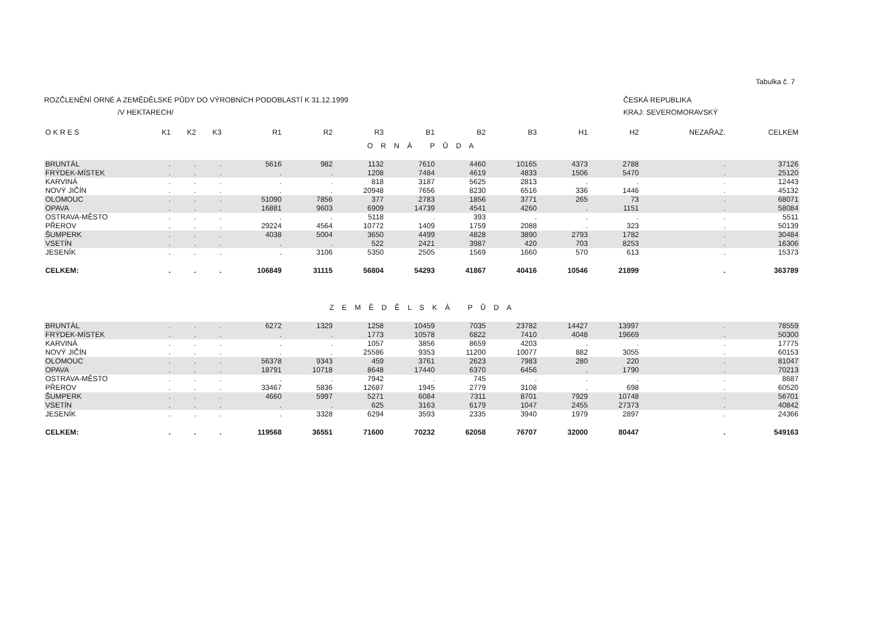Tabulka č. 7
ROZČLENĚNÍ ORNÉ A ZEMĚDĚLSKÉ PŮDY DO VÝROBNÍCH PODOBLASTÍ K 31.12.1999
/V HEKTARECH/
ČESKÁ REPUBLIKA
KRAJ: SEVEROMORAVSKÝ
| O K R E S | K1 | K2 | K3 | R1 | R2 | R3 | B1 | B2 | B3 | H1 | H2 | NEZAŘAZ. | CELKEM |
| --- | --- | --- | --- | --- | --- | --- | --- | --- | --- | --- | --- | --- | --- |
| O R N Á P Ů D A | | | | | | | | | | | | | |
| BRUNTÁL | . | . | . | 5616 | 982 | 1132 | 7610 | 4460 | 10165 | 4373 | 2788 | . | 37126 |
| FRÝDEK-MÍSTEK | . | . | . | . | . | 1208 | 7484 | 4619 | 4833 | 1506 | 5470 | . | 25120 |
| KARVINÁ | . | . | . | . | . | 818 | 3187 | 5625 | 2813 | . | . | . | 12443 |
| NOVÝ JIČÍN | . | . | . | . | . | 20948 | 7656 | 8230 | 6516 | 336 | 1446 | . | 45132 |
| OLOMOUC | . | . | . | 51090 | 7856 | 377 | 2783 | 1856 | 3771 | 265 | 73 | . | 68071 |
| OPAVA | . | . | . | 16881 | 9603 | 6909 | 14739 | 4541 | 4260 | . | 1151 | . | 58084 |
| OSTRAVA-MĚSTO | . | . | . | . | . | 5118 | . | 393 | . | . | . | . | 5511 |
| PŘEROV | . | . | . | 29224 | 4564 | 10772 | 1409 | 1759 | 2088 | . | 323 | . | 50139 |
| ŠUMPERK | . | . | . | 4038 | 5004 | 3650 | 4499 | 4828 | 3890 | 2793 | 1782 | . | 30484 |
| VSETÍN | . | . | . | . | . | 522 | 2421 | 3987 | 420 | 703 | 8253 | . | 16306 |
| JESENÍK | . | . | . | . | 3106 | 5350 | 2505 | 1569 | 1660 | 570 | 613 | . | 15373 |
| CELKEM: | . | . | . | 106849 | 31115 | 56804 | 54293 | 41867 | 40416 | 10546 | 21899 | . | 363789 |
| Z E M Ě D Ě L S K Á P Ů D A | | | | | | | | | | | | | |
| BRUNTÁL | . | . | . | 6272 | 1329 | 1258 | 10459 | 7035 | 23782 | 14427 | 13997 | . | 78559 |
| FRÝDEK-MÍSTEK | . | . | . | . | . | 1773 | 10578 | 6822 | 7410 | 4048 | 19669 | . | 50300 |
| KARVINÁ | . | . | . | . | . | 1057 | 3856 | 8659 | 4203 | . | . | . | 17775 |
| NOVÝ JIČÍN | . | . | . | . | . | 25586 | 9353 | 11200 | 10077 | 882 | 3055 | . | 60153 |
| OLOMOUC | . | . | . | 56378 | 9343 | 459 | 3761 | 2623 | 7983 | 280 | 220 | . | 81047 |
| OPAVA | . | . | . | 18791 | 10718 | 8648 | 17440 | 6370 | 6456 | . | 1790 | . | 70213 |
| OSTRAVA-MĚSTO | . | . | . | . | . | 7942 | . | 745 | . | . | . | . | 8687 |
| PŘEROV | . | . | . | 33467 | 5836 | 12687 | 1945 | 2779 | 3108 | . | 698 | . | 60520 |
| ŠUMPERK | . | . | . | 4660 | 5997 | 5271 | 6084 | 7311 | 8701 | 7929 | 10748 | . | 56701 |
| VSETÍN | . | . | . | . | . | 625 | 3163 | 6179 | 1047 | 2455 | 27373 | . | 40842 |
| JESENÍK | . | . | . | . | 3328 | 6294 | 3593 | 2335 | 3940 | 1979 | 2897 | . | 24366 |
| CELKEM: | . | . | . | 119568 | 36551 | 71600 | 70232 | 62058 | 76707 | 32000 | 80447 | . | 549163 |